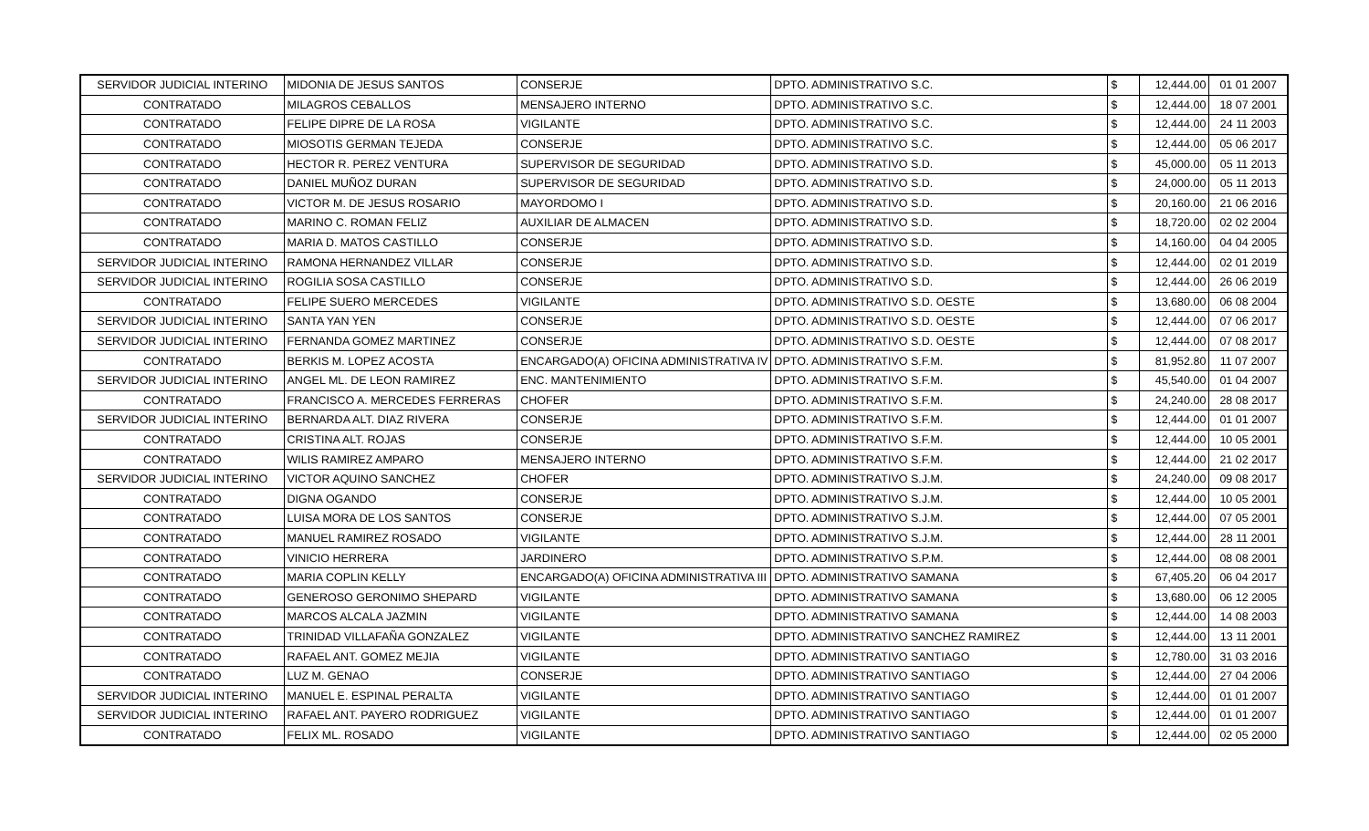| SERVIDOR JUDICIAL INTERINO | MIDONIA DE JESUS SANTOS | CONSERJE | DPTO. ADMINISTRATIVO S.C. | $ | 12,444.00 | 01 01 2007 |
| CONTRATADO | MILAGROS CEBALLOS | MENSAJERO INTERNO | DPTO. ADMINISTRATIVO S.C. | $ | 12,444.00 | 18 07 2001 |
| CONTRATADO | FELIPE DIPRE DE LA ROSA | VIGILANTE | DPTO. ADMINISTRATIVO S.C. | $ | 12,444.00 | 24 11 2003 |
| CONTRATADO | MIOSOTIS GERMAN TEJEDA | CONSERJE | DPTO. ADMINISTRATIVO S.C. | $ | 12,444.00 | 05 06 2017 |
| CONTRATADO | HECTOR R. PEREZ VENTURA | SUPERVISOR DE SEGURIDAD | DPTO. ADMINISTRATIVO S.D. | $ | 45,000.00 | 05 11 2013 |
| CONTRATADO | DANIEL MUÑOZ DURAN | SUPERVISOR DE SEGURIDAD | DPTO. ADMINISTRATIVO S.D. | $ | 24,000.00 | 05 11 2013 |
| CONTRATADO | VICTOR M. DE JESUS ROSARIO | MAYORDOMO I | DPTO. ADMINISTRATIVO S.D. | $ | 20,160.00 | 21 06 2016 |
| CONTRATADO | MARINO C. ROMAN FELIZ | AUXILIAR DE ALMACEN | DPTO. ADMINISTRATIVO S.D. | $ | 18,720.00 | 02 02 2004 |
| CONTRATADO | MARIA D. MATOS CASTILLO | CONSERJE | DPTO. ADMINISTRATIVO S.D. | $ | 14,160.00 | 04 04 2005 |
| SERVIDOR JUDICIAL INTERINO | RAMONA HERNANDEZ VILLAR | CONSERJE | DPTO. ADMINISTRATIVO S.D. | $ | 12,444.00 | 02 01 2019 |
| SERVIDOR JUDICIAL INTERINO | ROGILIA SOSA CASTILLO | CONSERJE | DPTO. ADMINISTRATIVO S.D. | $ | 12,444.00 | 26 06 2019 |
| CONTRATADO | FELIPE SUERO MERCEDES | VIGILANTE | DPTO. ADMINISTRATIVO S.D. OESTE | $ | 13,680.00 | 06 08 2004 |
| SERVIDOR JUDICIAL INTERINO | SANTA YAN YEN | CONSERJE | DPTO. ADMINISTRATIVO S.D. OESTE | $ | 12,444.00 | 07 06 2017 |
| SERVIDOR JUDICIAL INTERINO | FERNANDA GOMEZ MARTINEZ | CONSERJE | DPTO. ADMINISTRATIVO S.D. OESTE | $ | 12,444.00 | 07 08 2017 |
| CONTRATADO | BERKIS M. LOPEZ ACOSTA | ENCARGADO(A) OFICINA ADMINISTRATIVA IV | DPTO. ADMINISTRATIVO S.F.M. | $ | 81,952.80 | 11 07 2007 |
| SERVIDOR JUDICIAL INTERINO | ANGEL ML. DE LEON RAMIREZ | ENC. MANTENIMIENTO | DPTO. ADMINISTRATIVO S.F.M. | $ | 45,540.00 | 01 04 2007 |
| CONTRATADO | FRANCISCO A. MERCEDES FERRERAS | CHOFER | DPTO. ADMINISTRATIVO S.F.M. | $ | 24,240.00 | 28 08 2017 |
| SERVIDOR JUDICIAL INTERINO | BERNARDA ALT. DIAZ RIVERA | CONSERJE | DPTO. ADMINISTRATIVO S.F.M. | $ | 12,444.00 | 01 01 2007 |
| CONTRATADO | CRISTINA ALT. ROJAS | CONSERJE | DPTO. ADMINISTRATIVO S.F.M. | $ | 12,444.00 | 10 05 2001 |
| CONTRATADO | WILIS RAMIREZ AMPARO | MENSAJERO INTERNO | DPTO. ADMINISTRATIVO S.F.M. | $ | 12,444.00 | 21 02 2017 |
| SERVIDOR JUDICIAL INTERINO | VICTOR AQUINO SANCHEZ | CHOFER | DPTO. ADMINISTRATIVO S.J.M. | $ | 24,240.00 | 09 08 2017 |
| CONTRATADO | DIGNA OGANDO | CONSERJE | DPTO. ADMINISTRATIVO S.J.M. | $ | 12,444.00 | 10 05 2001 |
| CONTRATADO | LUISA MORA DE LOS SANTOS | CONSERJE | DPTO. ADMINISTRATIVO S.J.M. | $ | 12,444.00 | 07 05 2001 |
| CONTRATADO | MANUEL RAMIREZ ROSADO | VIGILANTE | DPTO. ADMINISTRATIVO S.J.M. | $ | 12,444.00 | 28 11 2001 |
| CONTRATADO | VINICIO HERRERA | JARDINERO | DPTO. ADMINISTRATIVO S.P.M. | $ | 12,444.00 | 08 08 2001 |
| CONTRATADO | MARIA COPLIN KELLY | ENCARGADO(A) OFICINA ADMINISTRATIVA III | DPTO. ADMINISTRATIVO SAMANA | $ | 67,405.20 | 06 04 2017 |
| CONTRATADO | GENEROSO GERONIMO SHEPARD | VIGILANTE | DPTO. ADMINISTRATIVO SAMANA | $ | 13,680.00 | 06 12 2005 |
| CONTRATADO | MARCOS ALCALA JAZMIN | VIGILANTE | DPTO. ADMINISTRATIVO SAMANA | $ | 12,444.00 | 14 08 2003 |
| CONTRATADO | TRINIDAD VILLAFAÑA GONZALEZ | VIGILANTE | DPTO. ADMINISTRATIVO SANCHEZ RAMIREZ | $ | 12,444.00 | 13 11 2001 |
| CONTRATADO | RAFAEL ANT. GOMEZ MEJIA | VIGILANTE | DPTO. ADMINISTRATIVO SANTIAGO | $ | 12,780.00 | 31 03 2016 |
| CONTRATADO | LUZ M. GENAO | CONSERJE | DPTO. ADMINISTRATIVO SANTIAGO | $ | 12,444.00 | 27 04 2006 |
| SERVIDOR JUDICIAL INTERINO | MANUEL E. ESPINAL PERALTA | VIGILANTE | DPTO. ADMINISTRATIVO SANTIAGO | $ | 12,444.00 | 01 01 2007 |
| SERVIDOR JUDICIAL INTERINO | RAFAEL ANT. PAYERO RODRIGUEZ | VIGILANTE | DPTO. ADMINISTRATIVO SANTIAGO | $ | 12,444.00 | 01 01 2007 |
| CONTRATADO | FELIX ML. ROSADO | VIGILANTE | DPTO. ADMINISTRATIVO SANTIAGO | $ | 12,444.00 | 02 05 2000 |